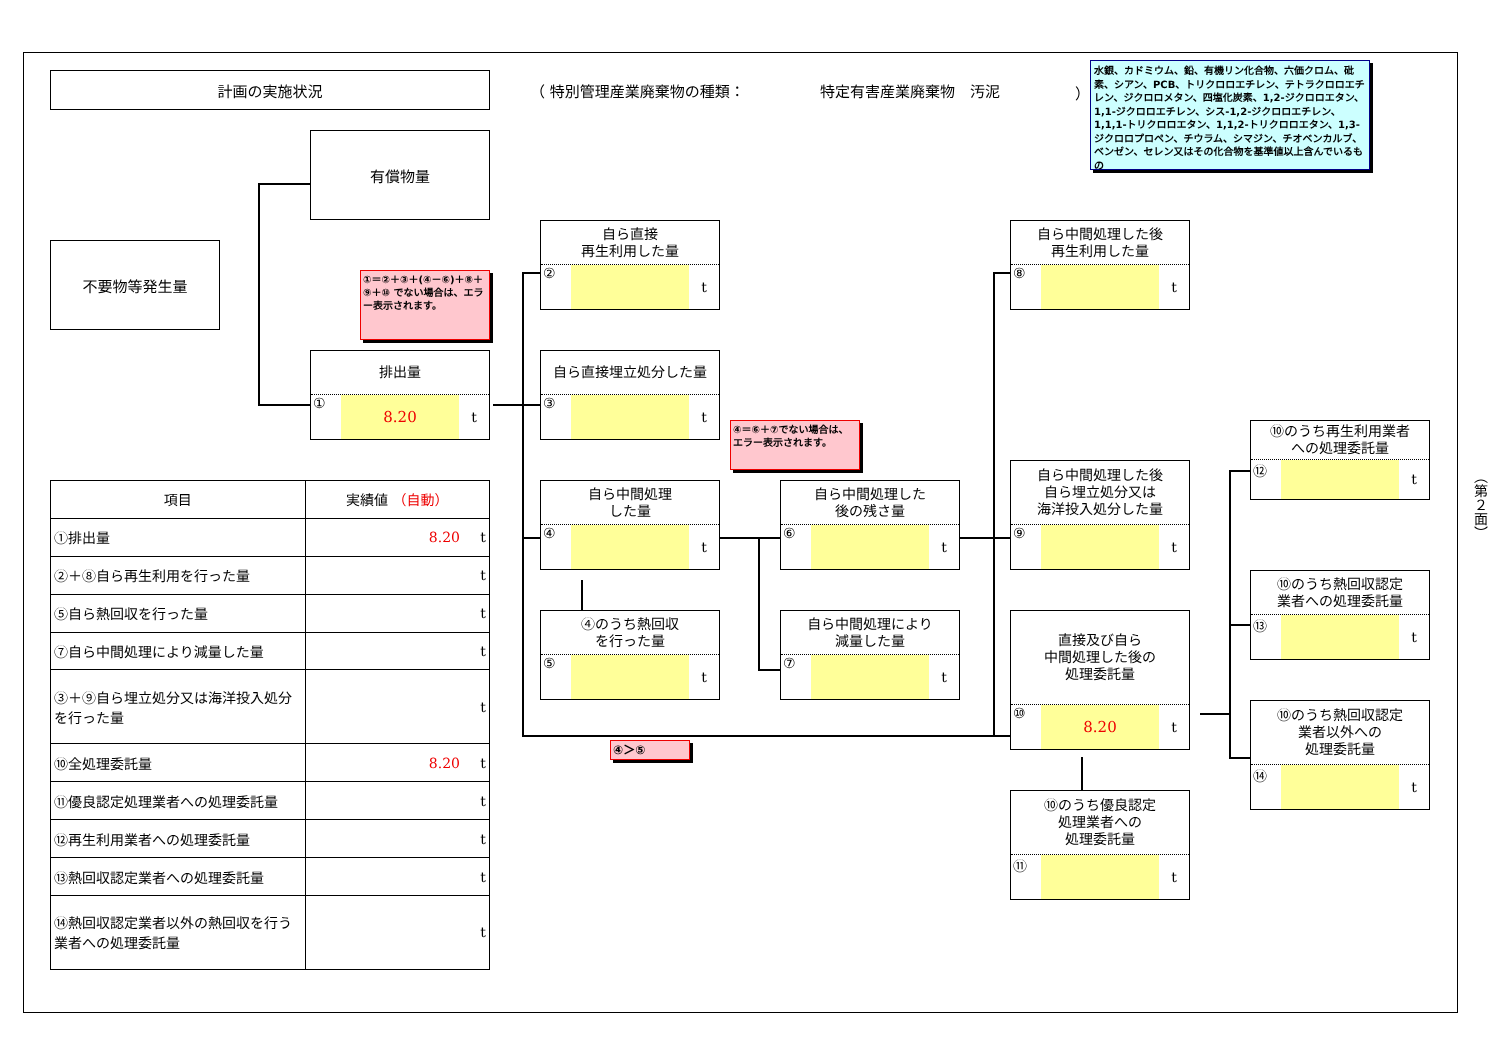計画の実施状況
（ 特別管理産業廃棄物の種類： 特定有害産業廃棄物　汚泥 ）
水銀、カドミウム、鉛、有機リン化合物、六価クロム、砒素、シアン、PCB、トリクロロエチレン、テトラクロロエチレン、ジクロロメタン、四塩化炭素、1,2-ジクロロエタン、1,1-ジクロロエチレン、シス-1,2-ジクロロエチレン、1,1,1-トリクロロエタン、1,1,2-トリクロロエタン、1,3-ジクロロプロペン、チウラム、シマジン、チオベンカルブ、ベンゼン、セレン又はその化合物を基準値以上含んでいるもの
有償物量
不要物等発生量
①＝②＋③＋(④－⑥)＋⑧＋⑨＋⑩ でない場合は、エラー表示されます。
排出量
① 8.20 t
自ら直接
再生利用した量
② t
自ら直接埋立処分した量
③ t
④＝⑥＋⑦でない場合は、エラー表示されます。
自ら中間処理
した量
④ t
自ら中間処理した
後の残さ量
⑥ t
④のうち熱回収
を行った量
⑤ t
自ら中間処理により
減量した量
⑦ t
④＞⑤
自ら中間処理した後
再生利用した量
⑧ t
自ら中間処理した後
自ら埋立処分又は
海洋投入処分した量
⑨ t
直接及び自ら
中間処理した後の
処理委託量
⑩ 8.20 t
⑩のうち優良認定
処理業者への
処理委託量
⑪ t
⑩のうち再生利用業者
への処理委託量
⑫ t
⑩のうち熱回収認定
業者への処理委託量
⑬ t
⑩のうち熱回収認定
業者以外への
処理委託量
⑭ t
| 項目 | 実績値 （自動） | |
| --- | --- | --- |
| ①排出量 | 8.20 | t |
| ②＋⑧自ら再生利用を行った量 | | t |
| ⑤自ら熱回収を行った量 | | t |
| ⑦自ら中間処理により減量した量 | | t |
| ③＋⑨自ら埋立処分又は海洋投入処分を行った量 | | t |
| ⑩全処理委託量 | 8.20 | t |
| ⑪優良認定処理業者への処理委託量 | | t |
| ⑫再生利用業者への処理委託量 | | t |
| ⑬熱回収認定業者への処理委託量 | | t |
| ⑭熱回収認定業者以外の熱回収を行う業者への処理委託量 | | t |
（第２面）